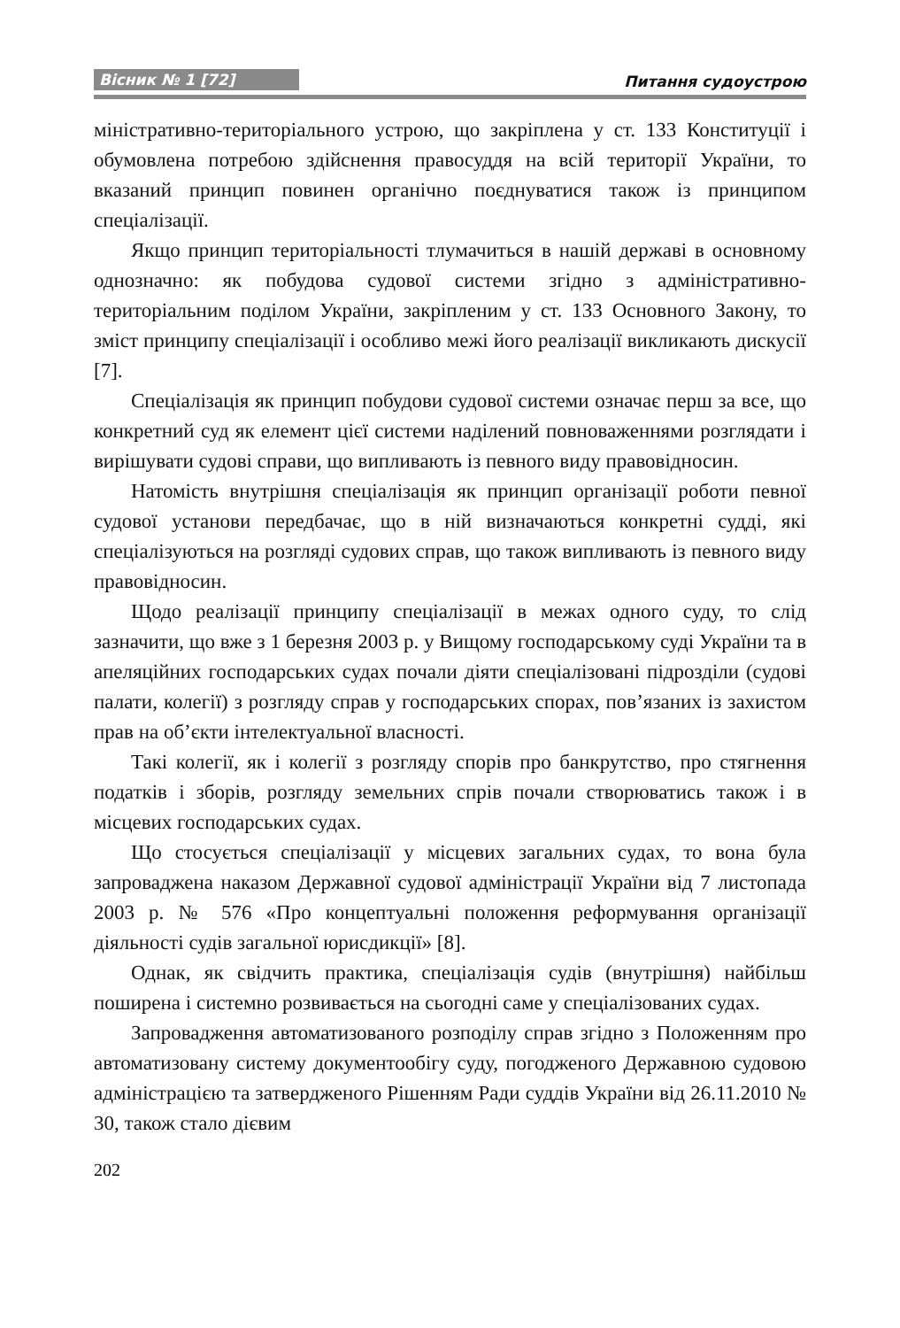Вісник № 1 [72] Питання судоустрою
міністративно-територіального устрою, що закріплена у ст. 133 Конституції і обумовлена потребою здійснення правосуддя на всій території України, то вказаний принцип повинен органічно поєднуватися також із принципом спеціалізації.
Якщо принцип територіальності тлумачиться в нашій державі в основному однозначно: як побудова судової системи згідно з адміністративно-територіальним поділом України, закріпленим у ст. 133 Основного Закону, то зміст принципу спеціалізації і особливо межі його реалізації викликають дискусії [7].
Спеціалізація як принцип побудови судової системи означає перш за все, що конкретний суд як елемент цієї системи наділений повноваженнями розглядати і вирішувати судові справи, що випливають із певного виду правовідносин.
Натомість внутрішня спеціалізація як принцип організації роботи певної судової установи передбачає, що в ній визначаються конкретні судді, які спеціалізуються на розгляді судових справ, що також випливають із певного виду правовідносин.
Щодо реалізації принципу спеціалізації в межах одного суду, то слід зазначити, що вже з 1 березня 2003 р. у Вищому господарському суді України та в апеляційних господарських судах почали діяти спеціалізовані підрозділи (судові палати, колегії) з розгляду справ у господарських спорах, пов’язаних із захистом прав на об’єкти інтелектуальної власності.
Такі колегії, як і колегії з розгляду спорів про банкрутство, про стягнення податків і зборів, розгляду земельних спрів почали створюватись також і в місцевих господарських судах.
Що стосується спеціалізації у місцевих загальних судах, то вона була запроваджена наказом Державної судової адміністрації України від 7 листопада 2003 р. № 576 «Про концептуальні положення реформування організації діяльності судів загальної юрисдикції» [8].
Однак, як свідчить практика, спеціалізація судів (внутрішня) найбільш поширена і системно розвивається на сьогодні саме у спеціалізованих судах.
Запровадження автоматизованого розподілу справ згідно з Положенням про автоматизовану систему документообігу суду, погодженого Державною судовою адміністрацією та затвердженого Рішенням Ради суддів України від 26.11.2010 № 30, також стало дієвим
202